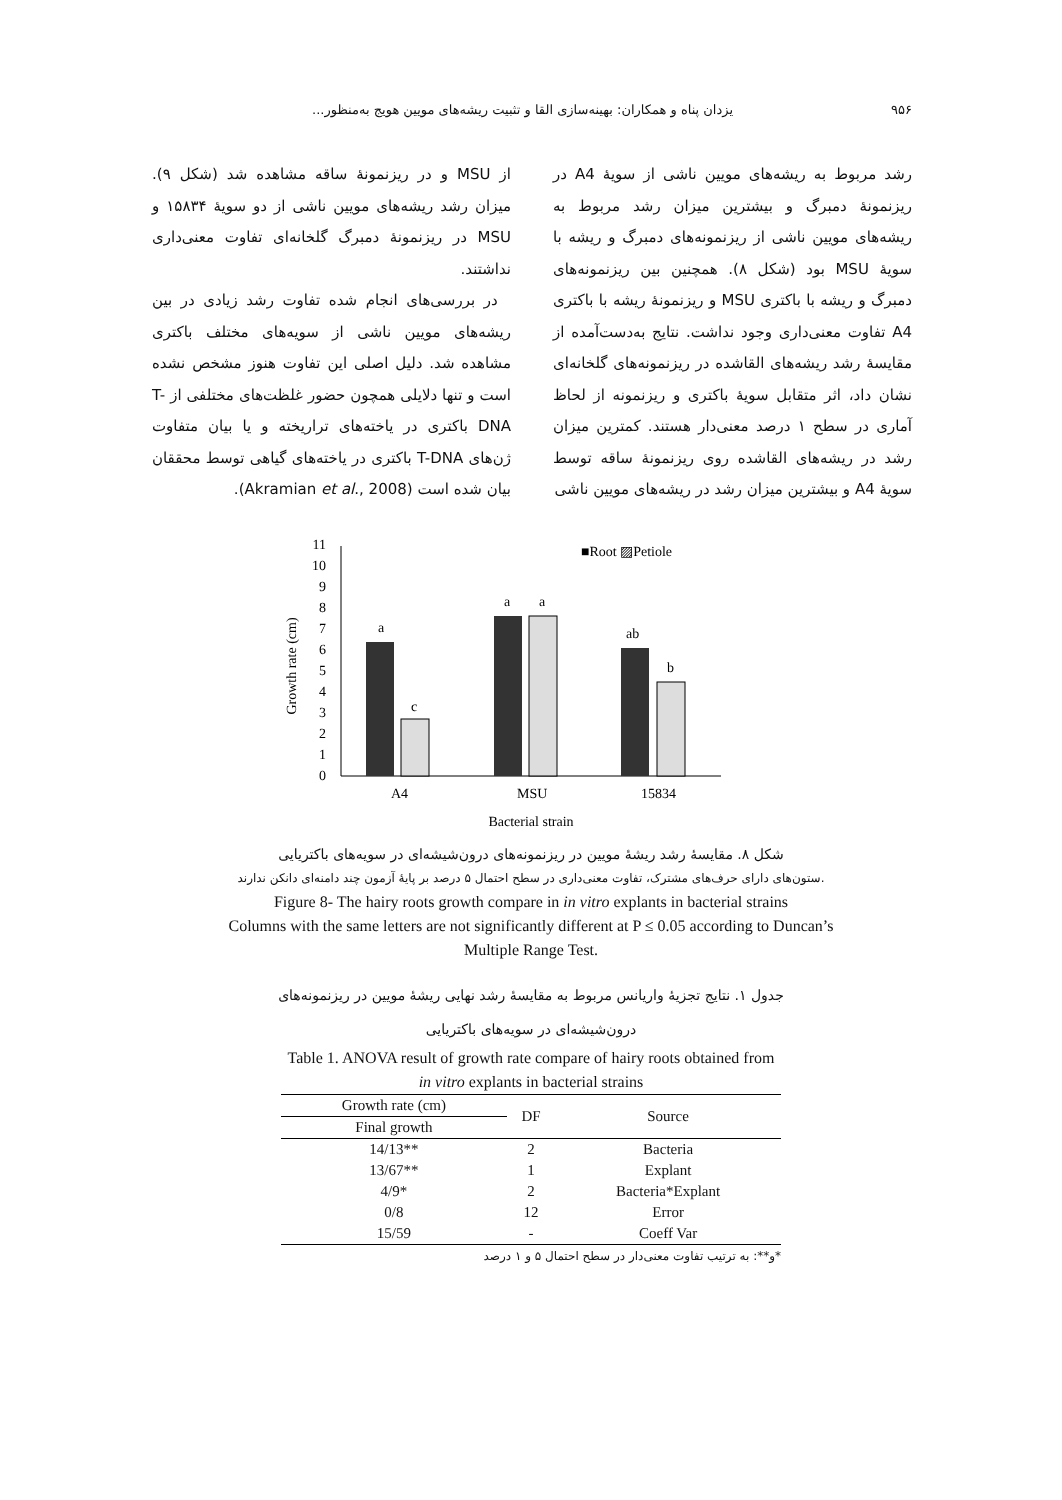۹۵۶ یزدان پناه و همکاران: بهینه‌سازی القا و تثبیت ریشه‌های مویین هویج به‌منظور...
رشد مربوط به ریشه‌های مویین ناشی از سویهٔ A4 در ریزنمونهٔ دمبرگ و بیشترین میزان رشد مربوط به ریشه‌های مویین ناشی از ریزنمونه‌های دمبرگ و ریشه با سویهٔ MSU بود (شکل ۸). همچنین بین ریزنمونه‌های دمبرگ و ریشه با باکتری MSU و ریزنمونهٔ ریشه با باکتری A4 تفاوت معنی‌داری وجود نداشت. نتایج به‌دست‌آمده از مقایسهٔ رشد ریشه‌های القاشده در ریزنمونه‌های گلخانه‌ای نشان داد، اثر متقابل سویهٔ باکتری و ریزنمونه از لحاظ آماری در سطح ۱ درصد معنی‌دار هستند. کمترین میزان رشد در ریشه‌های القاشده روی ریزنمونهٔ ساقه توسط سویهٔ A4 و بیشترین میزان رشد در ریشه‌های مویین ناشی
از MSU و در ریزنمونهٔ ساقه مشاهده شد (شکل ۹). میزان رشد ریشه‌های مویین ناشی از دو سویهٔ ۱۵۸۳۴ و MSU در ریزنمونهٔ دمبرگ گلخانه‌ای تفاوت معنی‌داری نداشتند.
در بررسی‌های انجام شده تفاوت رشد زیادی در بین ریشه‌های مویین ناشی از سویه‌های مختلف باکتری مشاهده شد. دلیل اصلی این تفاوت هنوز مشخص نشده است و تنها دلایلی همچون حضور غلظت‌های مختلفی از T-DNA باکتری در یاخته‌های تراریخته و یا بیان متفاوت ژن‌های T-DNA باکتری در یاخته‌های گیاهی توسط محققان بیان شده است (Akramian et al., 2008).
0
1
2
3
4
5
6
7
8
9
10
11
Growth rate (cm)
a
c
a
a
ab
b
A4
MSU
15834
Bacterial strain
■Root ▨Petiole
شکل ۸. مقایسهٔ رشد ریشهٔ مویین در ریزنمونه‌های درون‌شیشه‌ای در سویه‌های باکتریایی
ستون‌های دارای حرف‌های مشترک، تفاوت معنی‌داری در سطح احتمال ۵ درصد بر پایهٔ آزمون چند دامنه‌ای دانکن ندارند.
Figure 8- The hairy roots growth compare in in vitro explants in bacterial strains
Columns with the same letters are not significantly different at P ≤ 0.05 according to Duncan’s
Multiple Range Test.
جدول ۱. نتایج تجزیهٔ واریانس مربوط به مقایسهٔ رشد نهایی ریشهٔ مویین در ریزنمونه‌های
درون‌شیشه‌ای در سویه‌های باکتریایی
Table 1. ANOVA result of growth rate compare of hairy roots obtained from
in vitro explants in bacterial strains
| Growth rate (cm) | DF | Source |
| --- | --- | --- |
| Final growth | | |
| 14/13** | 2 | Bacteria |
| 13/67** | 1 | Explant |
| 4/9* | 2 | Bacteria*Explant |
| 0/8 | 12 | Error |
| 15/59 | - | Coeff Var |
*و**: به ترتیب تفاوت معنی‌دار در سطح احتمال ۵ و ۱ درصد